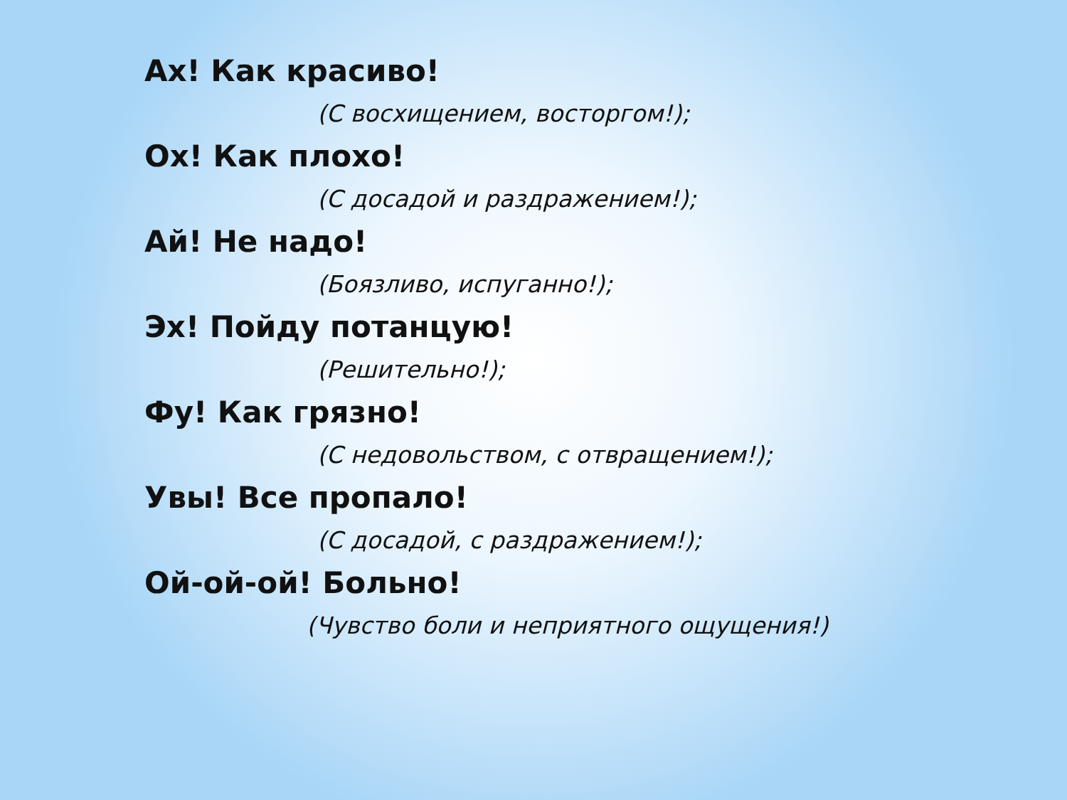Ах! Как красиво!
(С восхищением, восторгом!);
Ох! Как плохо!
(С досадой и раздражением!);
Ай! Не надо!
(Боязливо, испуганно!);
Эх! Пойду потанцую!
(Решительно!);
Фу! Как грязно!
(С недовольством, с отвращением!);
Увы! Все пропало!
(С досадой, с раздражением!);
Ой-ой-ой! Больно!
(Чувство боли и неприятного ощущения!)